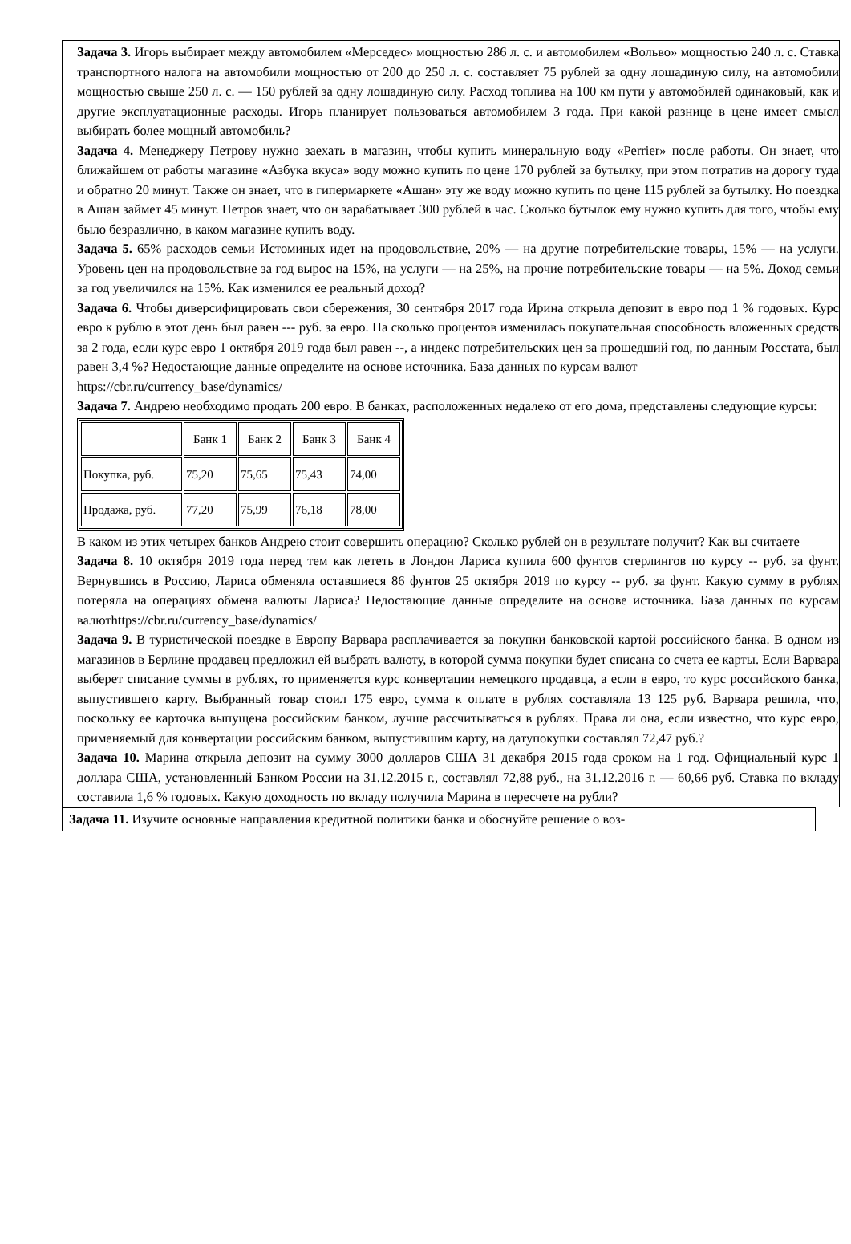Задача 3. Игорь выбирает между автомобилем «Мерседес» мощностью 286 л. с. и автомобилем «Вольво» мощностью 240 л. с. Ставка транспортного налога на автомобили мощностью от 200 до 250 л. с. составляет 75 рублей за одну лошадиную силу, на автомобили мощностью свыше 250 л. с. — 150 рублей за одну лошадиную силу. Расход топлива на 100 км пути у автомобилей одинаковый, как и другие эксплуатационные расходы. Игорь планирует пользоваться автомобилем 3 года. При какой разнице в цене имеет смысл выбирать более мощный автомобиль?
Задача 4. Менеджеру Петрову нужно заехать в магазин, чтобы купить минеральную воду «Perrier» после работы. Он знает, что ближайшем от работы магазине «Азбука вкуса» воду можно купить по цене 170 рублей за бутылку, при этом потратив на дорогу туда и обратно 20 минут. Также он знает, что в гипермаркете «Ашан» эту же воду можно купить по цене 115 рублей за бутылку. Но поездка в Ашан займет 45 минут. Петров знает, что он зарабатывает 300 рублей в час. Сколько бутылок ему нужно купить для того, чтобы ему было безразлично, в каком магазине купить воду.
Задача 5. 65% расходов семьи Истоминых идет на продовольствие, 20% — на другие потребительские товары, 15% — на услуги. Уровень цен на продовольствие за год вырос на 15%, на услуги — на 25%, на прочие потребительские товары — на 5%. Доход семьи за год увеличился на 15%. Как изменился ее реальный доход?
Задача 6. Чтобы диверсифицировать свои сбережения, 30 сентября 2017 года Ирина открыла депозит в евро под 1 % годовых. Курс евро к рублю в этот день был равен --- руб. за евро. На сколько процентов изменилась покупательная способность вложенных средств за 2 года, если курс евро 1 октября 2019 года был равен --, а индекс потребительских цен за прошедший год, по данным Росстата, был равен 3,4 %? Недостающие данные определите на основе источника. База данных по курсам валют
https://cbr.ru/currency_base/dynamics/
Задача 7. Андрею необходимо продать 200 евро. В банках, расположенных недалеко от его дома, представлены следующие курсы:
| | Банк 1 | Банк 2 | Банк 3 | Банк 4 |
| Покупка, руб. | 75,20 | 75,65 | 75,43 | 74,00 |
| Продажа, руб. | 77,20 | 75,99 | 76,18 | 78,00 |
В каком из этих четырех банков Андрею стоит совершить операцию? Сколько рублей он в результате получит? Как вы считаете
Задача 8. 10 октября 2019 года перед тем как лететь в Лондон Лариса купила 600 фунтов стерлингов по курсу -- руб. за фунт. Вернувшись в Россию, Лариса обменяла оставшиеся 86 фунтов 25 октября 2019 по курсу -- руб. за фунт. Какую сумму в рублях потеряла на операциях обмена валюты Лариса? Недостающие данные определите на основе источника. База данных по курсам валютhttps://cbr.ru/currency_base/dynamics/
Задача 9. В туристической поездке в Европу Варвара расплачивается за покупки банковской картой российского банка. В одном из магазинов в Берлине продавец предложил ей выбрать валюту, в которой сумма покупки будет списана со счета ее карты. Если Варвара выберет списание суммы в рублях, то применяется курс конвертации немецкого продавца, а если в евро, то курс российского банка, выпустившего карту. Выбранный товар стоил 175 евро, сумма к оплате в рублях составляла 13 125 руб. Варвара решила, что, поскольку ее карточка выпущена российским банком, лучше рассчитываться в рублях. Права ли она, если известно, что курс евро, применяемый для конвертации российским банком, выпустившим карту, на датупокупки составлял 72,47 руб.?
Задача 10. Марина открыла депозит на сумму 3000 долларов США 31 декабря 2015 года сроком на 1 год. Официальный курс 1 доллара США, установленный Банком России на 31.12.2015 г., составлял 72,88 руб., на 31.12.2016 г. — 60,66 руб. Ставка по вкладу составила 1,6 % годовых. Какую доходность по вкладу получила Марина в пересчете на рубли?
Задача 11. Изучите основные направления кредитной политики банка и обоснуйте решение о воз-